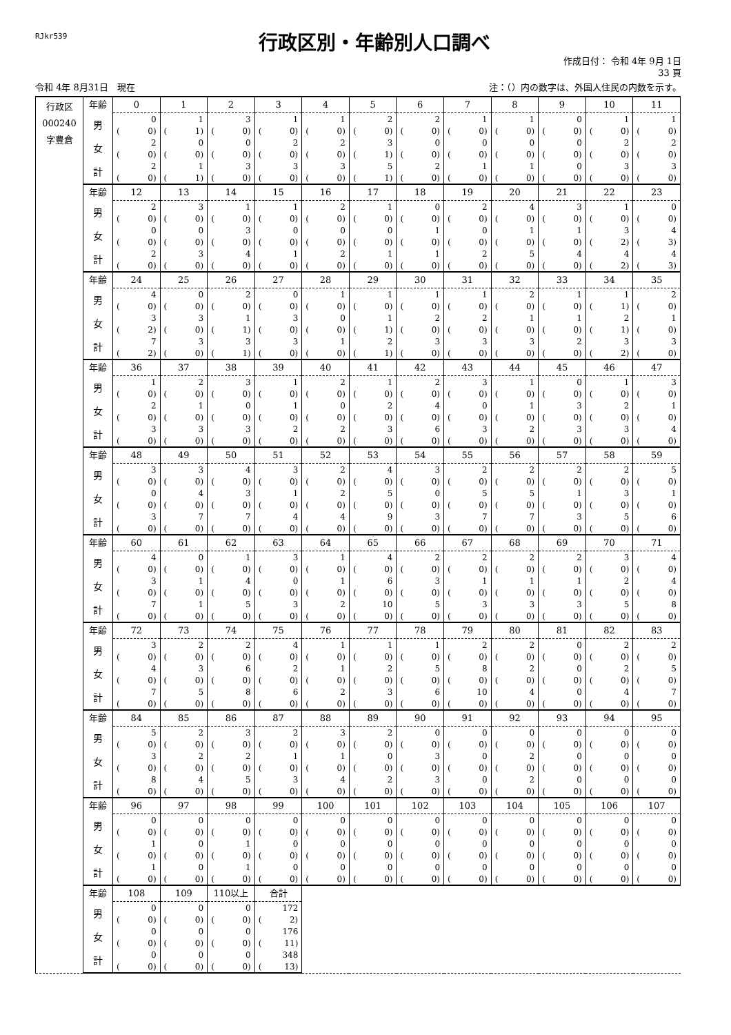RJkr539
行政区別・年齢別人口調べ
作成日付： 令和 4年 9月 1日
33 頁
令和 4年 8月31日　現在 注：（）内の数字は、外国人住民の内数を示す。
| 行政区 000240 字豊倉 | 年齢 | 0 | 1 | 2 | 3 | 4 | 5 | 6 | 7 | 8 | 9 | 10 | 11 |
| | 男 | 0 | 1 | 3 | 1 | 1 | 2 | 2 | 1 | 1 | 0 | 1 | 1 |
| | | ( 0) | ( 1) | ( 0) | ( 0) | ( 0) | ( 0) | ( 0) | ( 0) | ( 0) | ( 0) | ( 0) | ( 0) |
| | 女 | 2 | 0 | 0 | 2 | 2 | 3 | 0 | 0 | 0 | 0 | 2 | 2 |
| | | ( 0) | ( 0) | ( 0) | ( 0) | ( 0) | ( 1) | ( 0) | ( 0) | ( 0) | ( 0) | ( 0) | ( 0) |
| | 計 | 2 | 1 | 3 | 3 | 3 | 5 | 2 | 1 | 1 | 0 | 3 | 3 |
| | | ( 0) | ( 1) | ( 0) | ( 0) | ( 0) | ( 1) | ( 0) | ( 0) | ( 0) | ( 0) | ( 0) | ( 0) |
| | 年齢 | 12 | 13 | 14 | 15 | 16 | 17 | 18 | 19 | 20 | 21 | 22 | 23 |
| | 男 | 2 | 3 | 1 | 1 | 2 | 1 | 0 | 2 | 4 | 3 | 1 | 0 |
| | | ( 0) | ( 0) | ( 0) | ( 0) | ( 0) | ( 0) | ( 0) | ( 0) | ( 0) | ( 0) | ( 0) | ( 0) |
| | 女 | 0 | 0 | 3 | 0 | 0 | 0 | 1 | 0 | 1 | 1 | 3 | 4 |
| | | ( 0) | ( 0) | ( 0) | ( 0) | ( 0) | ( 0) | ( 0) | ( 0) | ( 0) | ( 0) | ( 2) | ( 3) |
| | 計 | 2 | 3 | 4 | 1 | 2 | 1 | 1 | 2 | 5 | 4 | 4 | 4 |
| | | ( 0) | ( 0) | ( 0) | ( 0) | ( 0) | ( 0) | ( 0) | ( 0) | ( 0) | ( 0) | ( 2) | ( 3) |
| | 年齢 | 24 | 25 | 26 | 27 | 28 | 29 | 30 | 31 | 32 | 33 | 34 | 35 |
| | 男 | 4 | 0 | 2 | 0 | 1 | 1 | 1 | 1 | 2 | 1 | 1 | 2 |
| | | ( 0) | ( 0) | ( 0) | ( 0) | ( 0) | ( 0) | ( 0) | ( 0) | ( 0) | ( 0) | ( 1) | ( 0) |
| | 女 | 3 | 3 | 1 | 3 | 0 | 1 | 2 | 2 | 1 | 1 | 2 | 1 |
| | | ( 2) | ( 0) | ( 1) | ( 0) | ( 0) | ( 1) | ( 0) | ( 0) | ( 0) | ( 0) | ( 1) | ( 0) |
| | 計 | 7 | 3 | 3 | 3 | 1 | 2 | 3 | 3 | 3 | 2 | 3 | 3 |
| | | ( 2) | ( 0) | ( 1) | ( 0) | ( 0) | ( 1) | ( 0) | ( 0) | ( 0) | ( 0) | ( 2) | ( 0) |
| | 年齢 | 36 | 37 | 38 | 39 | 40 | 41 | 42 | 43 | 44 | 45 | 46 | 47 |
| | 男 | 1 | 2 | 3 | 1 | 2 | 1 | 2 | 3 | 1 | 0 | 1 | 3 |
| | | ( 0) | ( 0) | ( 0) | ( 0) | ( 0) | ( 0) | ( 0) | ( 0) | ( 0) | ( 0) | ( 0) | ( 0) |
| | 女 | 2 | 1 | 0 | 1 | 0 | 2 | 4 | 0 | 1 | 3 | 2 | 1 |
| | | ( 0) | ( 0) | ( 0) | ( 0) | ( 0) | ( 0) | ( 0) | ( 0) | ( 0) | ( 0) | ( 0) | ( 0) |
| | 計 | 3 | 3 | 3 | 2 | 2 | 3 | 6 | 3 | 2 | 3 | 3 | 4 |
| | | ( 0) | ( 0) | ( 0) | ( 0) | ( 0) | ( 0) | ( 0) | ( 0) | ( 0) | ( 0) | ( 0) | ( 0) |
| | 年齢 | 48 | 49 | 50 | 51 | 52 | 53 | 54 | 55 | 56 | 57 | 58 | 59 |
| | 男 | 3 | 3 | 4 | 3 | 2 | 4 | 3 | 2 | 2 | 2 | 2 | 5 |
| | | ( 0) | ( 0) | ( 0) | ( 0) | ( 0) | ( 0) | ( 0) | ( 0) | ( 0) | ( 0) | ( 0) | ( 0) |
| | 女 | 0 | 4 | 3 | 1 | 2 | 5 | 0 | 5 | 5 | 1 | 3 | 1 |
| | | ( 0) | ( 0) | ( 0) | ( 0) | ( 0) | ( 0) | ( 0) | ( 0) | ( 0) | ( 0) | ( 0) | ( 0) |
| | 計 | 3 | 7 | 7 | 4 | 4 | 9 | 3 | 7 | 7 | 3 | 5 | 6 |
| | | ( 0) | ( 0) | ( 0) | ( 0) | ( 0) | ( 0) | ( 0) | ( 0) | ( 0) | ( 0) | ( 0) | ( 0) |
| | 年齢 | 60 | 61 | 62 | 63 | 64 | 65 | 66 | 67 | 68 | 69 | 70 | 71 |
| | 男 | 4 | 0 | 1 | 3 | 1 | 4 | 2 | 2 | 2 | 2 | 3 | 4 |
| | | ( 0) | ( 0) | ( 0) | ( 0) | ( 0) | ( 0) | ( 0) | ( 0) | ( 0) | ( 0) | ( 0) | ( 0) |
| | 女 | 3 | 1 | 4 | 0 | 1 | 6 | 3 | 1 | 1 | 1 | 2 | 4 |
| | | ( 0) | ( 0) | ( 0) | ( 0) | ( 0) | ( 0) | ( 0) | ( 0) | ( 0) | ( 0) | ( 0) | ( 0) |
| | 計 | 7 | 1 | 5 | 3 | 2 | 10 | 5 | 3 | 3 | 3 | 5 | 8 |
| | | ( 0) | ( 0) | ( 0) | ( 0) | ( 0) | ( 0) | ( 0) | ( 0) | ( 0) | ( 0) | ( 0) | ( 0) |
| | 年齢 | 72 | 73 | 74 | 75 | 76 | 77 | 78 | 79 | 80 | 81 | 82 | 83 |
| | 男 | 3 | 2 | 2 | 4 | 1 | 1 | 1 | 2 | 2 | 0 | 2 | 2 |
| | | ( 0) | ( 0) | ( 0) | ( 0) | ( 0) | ( 0) | ( 0) | ( 0) | ( 0) | ( 0) | ( 0) | ( 0) |
| | 女 | 4 | 3 | 6 | 2 | 1 | 2 | 5 | 8 | 2 | 0 | 2 | 5 |
| | | ( 0) | ( 0) | ( 0) | ( 0) | ( 0) | ( 0) | ( 0) | ( 0) | ( 0) | ( 0) | ( 0) | ( 0) |
| | 計 | 7 | 5 | 8 | 6 | 2 | 3 | 6 | 10 | 4 | 0 | 4 | 7 |
| | | ( 0) | ( 0) | ( 0) | ( 0) | ( 0) | ( 0) | ( 0) | ( 0) | ( 0) | ( 0) | ( 0) | ( 0) |
| | 年齢 | 84 | 85 | 86 | 87 | 88 | 89 | 90 | 91 | 92 | 93 | 94 | 95 |
| | 男 | 5 | 2 | 3 | 2 | 3 | 2 | 0 | 0 | 0 | 0 | 0 | 0 |
| | | ( 0) | ( 0) | ( 0) | ( 0) | ( 0) | ( 0) | ( 0) | ( 0) | ( 0) | ( 0) | ( 0) | ( 0) |
| | 女 | 3 | 2 | 2 | 1 | 1 | 0 | 3 | 0 | 2 | 0 | 0 | 0 |
| | | ( 0) | ( 0) | ( 0) | ( 0) | ( 0) | ( 0) | ( 0) | ( 0) | ( 0) | ( 0) | ( 0) | ( 0) |
| | 計 | 8 | 4 | 5 | 3 | 4 | 2 | 3 | 0 | 2 | 0 | 0 | 0 |
| | | ( 0) | ( 0) | ( 0) | ( 0) | ( 0) | ( 0) | ( 0) | ( 0) | ( 0) | ( 0) | ( 0) | ( 0) |
| | 年齢 | 96 | 97 | 98 | 99 | 100 | 101 | 102 | 103 | 104 | 105 | 106 | 107 |
| | 男 | 0 | 0 | 0 | 0 | 0 | 0 | 0 | 0 | 0 | 0 | 0 | 0 |
| | | ( 0) | ( 0) | ( 0) | ( 0) | ( 0) | ( 0) | ( 0) | ( 0) | ( 0) | ( 0) | ( 0) | ( 0) |
| | 女 | 1 | 0 | 1 | 0 | 0 | 0 | 0 | 0 | 0 | 0 | 0 | 0 |
| | | ( 0) | ( 0) | ( 0) | ( 0) | ( 0) | ( 0) | ( 0) | ( 0) | ( 0) | ( 0) | ( 0) | ( 0) |
| | 計 | 1 | 0 | 1 | 0 | 0 | 0 | 0 | 0 | 0 | 0 | 0 | 0 |
| | | ( 0) | ( 0) | ( 0) | ( 0) | ( 0) | ( 0) | ( 0) | ( 0) | ( 0) | ( 0) | ( 0) | ( 0) |
| | 年齢 | 108 | 109 | 110以上 | 合計 | | | | | | | | |
| | 男 | 0 | 0 | 0 | 172 | | | | | | | | |
| | | ( 0) | ( 0) | ( 0) | ( 2) | | | | | | | | |
| | 女 | 0 | 0 | 0 | 176 | | | | | | | | |
| | | ( 0) | ( 0) | ( 0) | ( 11) | | | | | | | | |
| | 計 | 0 | 0 | 0 | 348 | | | | | | | | |
| | | ( 0) | ( 0) | ( 0) | ( 13) | | | | | | | | |